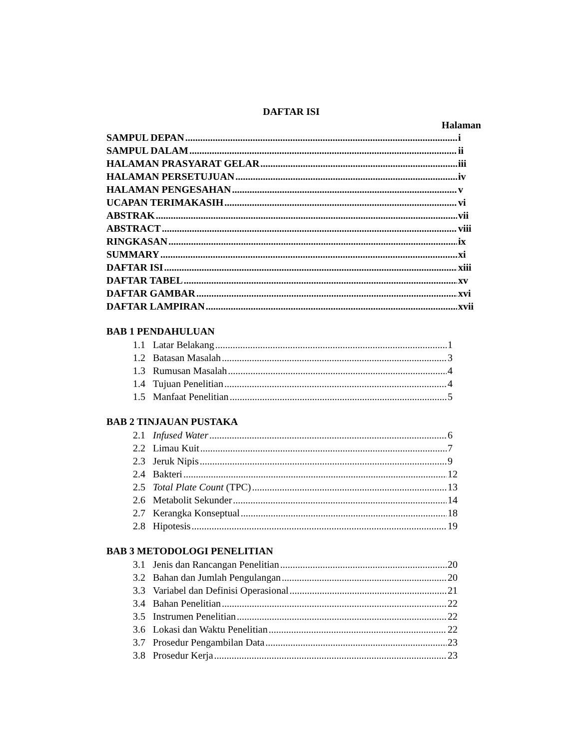DAFTAR ISI
Halaman
SAMPUL DEPAN i
SAMPUL DALAM ii
HALAMAN PRASYARAT GELAR iii
HALAMAN PERSETUJUAN iv
HALAMAN PENGESAHAN v
UCAPAN TERIMAKASIH vi
ABSTRAK vii
ABSTRACT viii
RINGKASAN ix
SUMMARY xi
DAFTAR ISI xiii
DAFTAR TABEL xv
DAFTAR GAMBAR xvi
DAFTAR LAMPIRAN xvii
BAB 1 PENDAHULUAN
1.1 Latar Belakang 1
1.2 Batasan Masalah 3
1.3 Rumusan Masalah 4
1.4 Tujuan Penelitian 4
1.5 Manfaat Penelitian 5
BAB 2 TINJAUAN PUSTAKA
2.1 Infused Water 6
2.2 Limau Kuit 7
2.3 Jeruk Nipis 9
2.4 Bakteri 12
2.5 Total Plate Count (TPC) 13
2.6 Metabolit Sekunder 14
2.7 Kerangka Konseptual 18
2.8 Hipotesis 19
BAB 3 METODOLOGI PENELITIAN
3.1 Jenis dan Rancangan Penelitian 20
3.2 Bahan dan Jumlah Pengulangan 20
3.3 Variabel dan Definisi Operasional 21
3.4 Bahan Penelitian 22
3.5 Instrumen Penelitian 22
3.6 Lokasi dan Waktu Penelitian 22
3.7 Prosedur Pengambilan Data 23
3.8 Prosedur Kerja 23